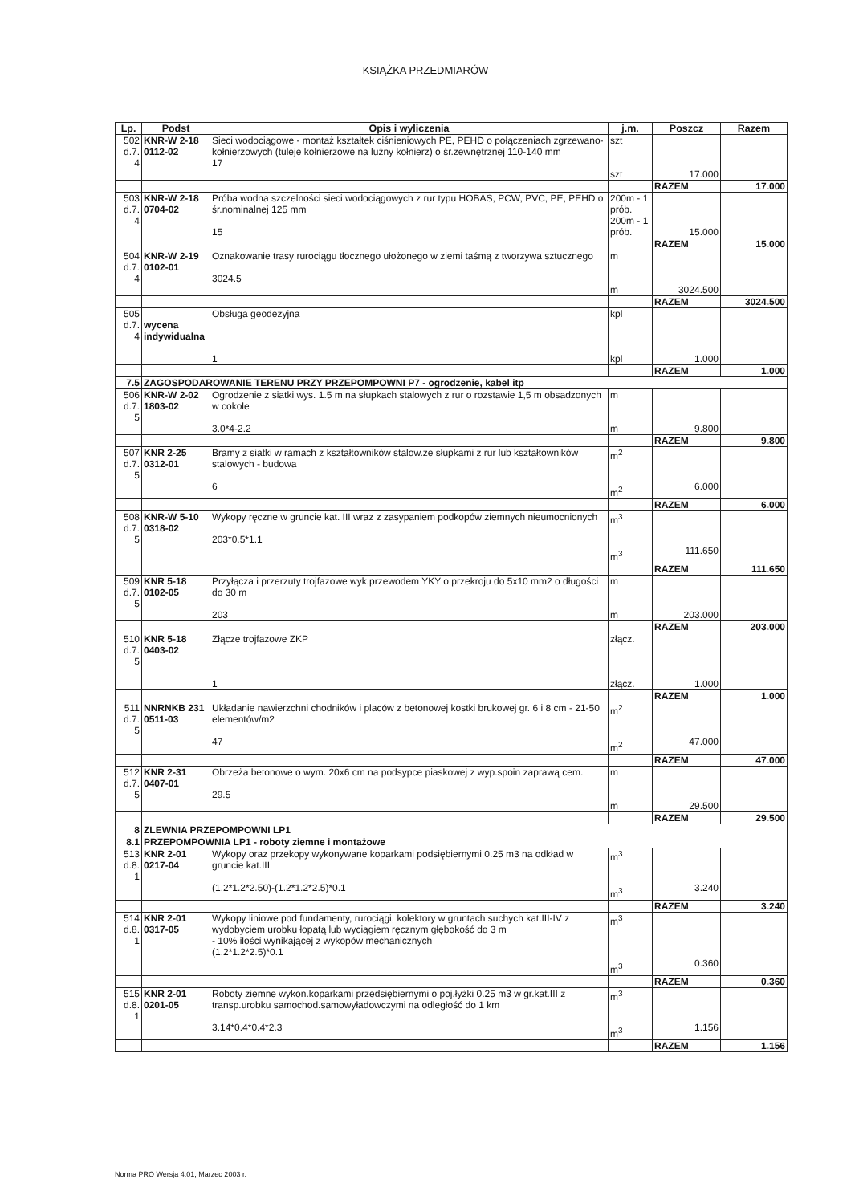KSIĄŻKA PRZEDMIARÓW
| Lp. | Podst | Opis i wyliczenia | j.m. | Poszcz | Razem |
| --- | --- | --- | --- | --- | --- |
| 502 d.7. 4 | KNR-W 2-18 0112-02 | Sieci wodociągowe - montaż kształtek ciśnieniowych PE, PEHD o połączeniach zgrzewano-kołnierzowych (tuleje kołnierzowe na luźny kołnierz) o śr.zewnętrznej 110-140 mm 17 | szt szt | 17.000 | |
| | | | | RAZEM | 17.000 |
| 503 d.7. 4 | KNR-W 2-18 0704-02 | Próba wodna szczelności sieci wodociągowych z rur typu HOBAS, PCW, PVC, PE, PEHD o śr.nominalnej 125 mm 15 | 200m - 1 prób. 200m - 1 prób. | 15.000 | |
| | | | | RAZEM | 15.000 |
| 504 d.7. 4 | KNR-W 2-19 0102-01 | Oznakowanie trasy rurociągu tłocznego ułożonego w ziemi taśmą z tworzywa sztucznego 3024.5 | m m | 3024.500 | |
| | | | | RAZEM | 3024.500 |
| 505 d.7. 4 | wycena indywidualna | Obsługa geodezyjna 1 | kpl kpl | 1.000 | |
| | | | | RAZEM | 1.000 |
| 7.5 | ZAGOSPODAROWANIE TERENU PRZY PRZEPOMPOWNI P7 - ogrodzenie, kabel itp | | | | |
| 506 d.7. 5 | KNR-W 2-02 1803-02 | Ogrodzenie z siatki wys. 1.5 m na słupkach stalowych z rur o rozstawie 1,5 m obsadzonych w cokole 3.0*4-2.2 | m m | 9.800 | |
| | | | | RAZEM | 9.800 |
| 507 d.7. 5 | KNR 2-25 0312-01 | Bramy z siatki w ramach z kształtowników stalow.ze słupkami z rur lub kształtowników stalowych - budowa 6 | m<sup>2</sup> m<sup>2</sup> | 6.000 | |
| | | | | RAZEM | 6.000 |
| 508 d.7. 5 | KNR-W 5-10 0318-02 | Wykopy ręczne w gruncie kat. III wraz z zasypaniem podkopów ziemnych nieumocnionych 203*0.5*1.1 | m<sup>3</sup> m<sup>3</sup> | 111.650 | |
| | | | | RAZEM | 111.650 |
| 509 d.7. 5 | KNR 5-18 0102-05 | Przyłącza i przerzuty trojfazowe wyk.przewodem YKY o przekroju do 5x10 mm2 o długości do 30 m 203 | m m | 203.000 | |
| | | | | RAZEM | 203.000 |
| 510 d.7. 5 | KNR 5-18 0403-02 | Złącze trojfazowe ZKP 1 | złącz. złącz. | 1.000 | |
| | | | | RAZEM | 1.000 |
| 511 d.7. 5 | NNRNKB 231 0511-03 | Układanie nawierzchni chodników i placów z betonowej kostki brukowej gr. 6 i 8 cm - 21-50 elementów/m2 47 | m<sup>2</sup> m<sup>2</sup> | 47.000 | |
| | | | | RAZEM | 47.000 |
| 512 d.7. 5 | KNR 2-31 0407-01 | Obrzeża betonowe o wym. 20x6 cm na podsypce piaskowej z wyp.spoin zaprawą cem. 29.5 | m m | 29.500 | |
| | | | | RAZEM | 29.500 |
| 8 | ZLEWNIA PRZEPOMPOWNI LP1 | | | | |
| 8.1 | PRZEPOMPOWNIA LP1 - roboty ziemne i montażowe | | | | |
| 513 d.8. 1 | KNR 2-01 0217-04 | Wykopy oraz przekopy wykonywane koparkami podsiębiernymi 0.25 m3 na odkład w gruncie kat.III (1.2*1.2*2.50)-(1.2*1.2*2.5)*0.1 | m<sup>3</sup> m<sup>3</sup> | 3.240 | |
| | | | | RAZEM | 3.240 |
| 514 d.8. 1 | KNR 2-01 0317-05 | Wykopy liniowe pod fundamenty, rurociągi, kolektory w gruntach suchych kat.III-IV z wydobyciem urobku łopatą lub wyciągiem ręcznym głębokość do 3 m - 10% ilości wynikającej z wykopów mechanicznych (1.2*1.2*2.5)*0.1 | m<sup>3</sup> m<sup>3</sup> | 0.360 | |
| | | | | RAZEM | 0.360 |
| 515 d.8. 1 | KNR 2-01 0201-05 | Roboty ziemne wykon.koparkami przedsiębiernymi o poj.łyżki 0.25 m3 w gr.kat.III z transp.urobku samochod.samowyładowczymi na odległość do 1 km 3.14*0.4*0.4*2.3 | m<sup>3</sup> m<sup>3</sup> | 1.156 | |
| | | | | RAZEM | 1.156 |
Norma PRO Wersja 4.01, Marzec 2003 r.